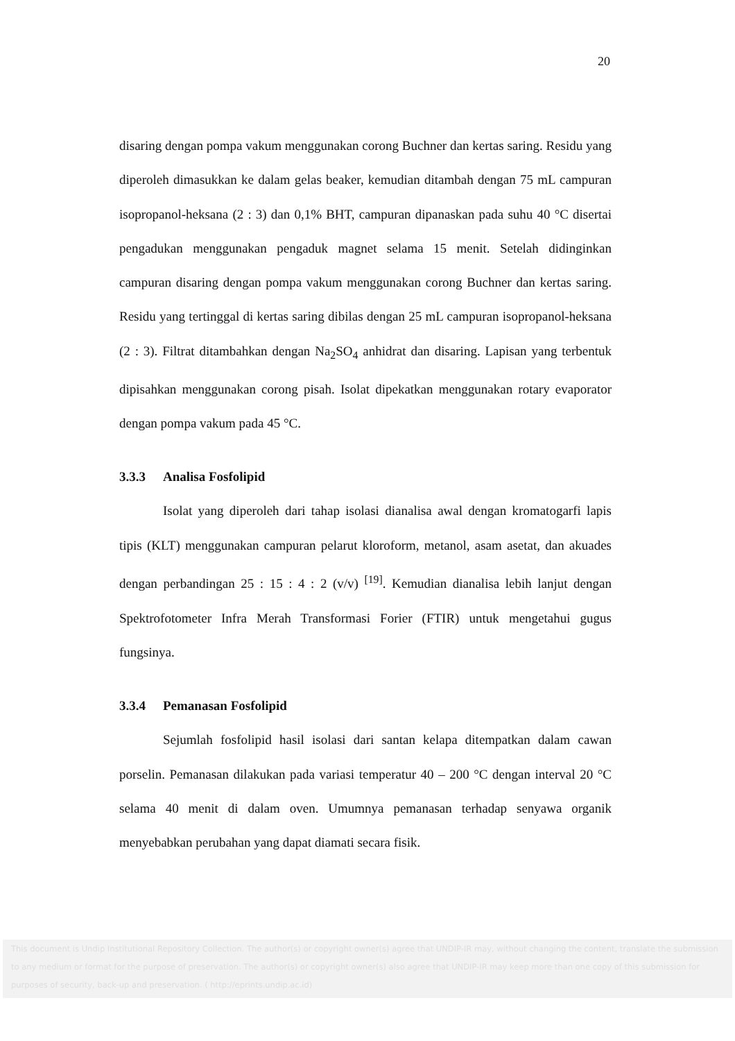20
disaring dengan pompa vakum menggunakan corong Buchner dan kertas saring. Residu yang diperoleh dimasukkan ke dalam gelas beaker, kemudian ditambah dengan 75 mL campuran isopropanol-heksana (2 : 3) dan 0,1% BHT, campuran dipanaskan pada suhu 40 °C disertai pengadukan menggunakan pengaduk magnet selama 15 menit. Setelah didinginkan campuran disaring dengan pompa vakum menggunakan corong Buchner dan kertas saring. Residu yang tertinggal di kertas saring dibilas dengan 25 mL campuran isopropanol-heksana (2 : 3). Filtrat ditambahkan dengan Na<sub>2</sub>SO<sub>4</sub> anhidrat dan disaring. Lapisan yang terbentuk dipisahkan menggunakan corong pisah. Isolat dipekatkan menggunakan rotary evaporator dengan pompa vakum pada 45 °C.
3.3.3 Analisa Fosfolipid
Isolat yang diperoleh dari tahap isolasi dianalisa awal dengan kromatogarfi lapis tipis (KLT) menggunakan campuran pelarut kloroform, metanol, asam asetat, dan akuades dengan perbandingan 25 : 15 : 4 : 2 (v/v) <sup>[19]</sup>. Kemudian dianalisa lebih lanjut dengan Spektrofotometer Infra Merah Transformasi Forier (FTIR) untuk mengetahui gugus fungsinya.
3.3.4 Pemanasan Fosfolipid
Sejumlah fosfolipid hasil isolasi dari santan kelapa ditempatkan dalam cawan porselin. Pemanasan dilakukan pada variasi temperatur 40 – 200 °C dengan interval 20 °C selama 40 menit di dalam oven. Umumnya pemanasan terhadap senyawa organik menyebabkan perubahan yang dapat diamati secara fisik.
This document is Undip Institutional Repository Collection. The author(s) or copyright owner(s) agree that UNDIP-IR may, without changing the content, translate the submission to any medium or format for the purpose of preservation. The author(s) or copyright owner(s) also agree that UNDIP-IR may keep more than one copy of this submission for purposes of security, back-up and preservation. ( http://eprints.undip.ac.id)